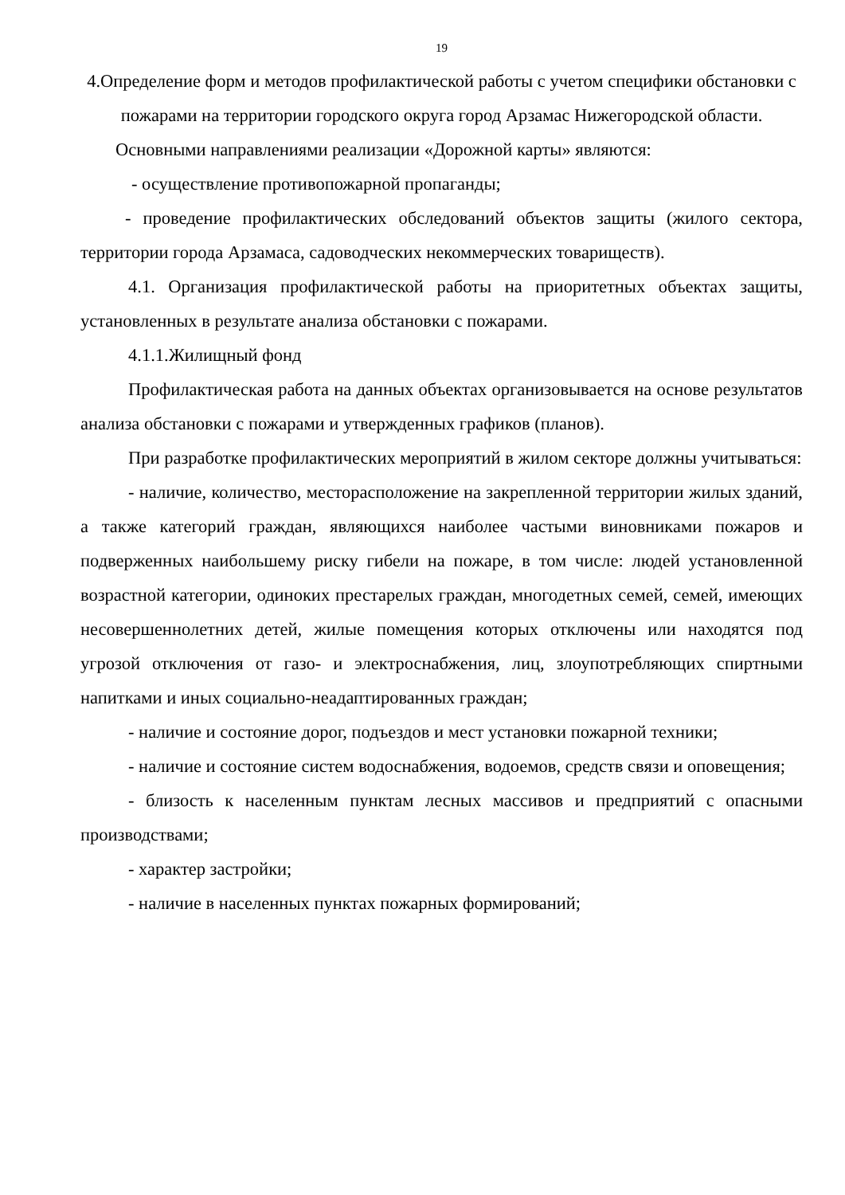19
4.Определение форм и методов профилактической работы с учетом специфики обстановки с пожарами на территории городского округа город Арзамас Нижегородской области.
Основными направлениями реализации «Дорожной карты» являются:
- осуществление противопожарной пропаганды;
- проведение профилактических обследований объектов защиты (жилого сектора, территории города Арзамаса, садоводческих некоммерческих товариществ).
4.1. Организация профилактической работы на приоритетных объектах защиты, установленных в результате анализа обстановки с пожарами.
4.1.1.Жилищный фонд
Профилактическая работа на данных объектах организовывается на основе результатов анализа обстановки с пожарами и утвержденных графиков (планов).
При разработке профилактических мероприятий в жилом секторе должны учитываться:
- наличие, количество, месторасположение на закрепленной территории жилых зданий, а также категорий граждан, являющихся наиболее частыми виновниками пожаров и подверженных наибольшему риску гибели на пожаре, в том числе: людей установленной возрастной категории, одиноких престарелых граждан, многодетных семей, семей, имеющих несовершеннолетних детей, жилые помещения которых отключены или находятся под угрозой отключения от газо- и электроснабжения, лиц, злоупотребляющих спиртными напитками и иных социально-неадаптированных граждан;
- наличие и состояние дорог, подъездов и мест установки пожарной техники;
- наличие и состояние систем водоснабжения, водоемов, средств связи и оповещения;
- близость к населенным пунктам лесных массивов и предприятий с опасными производствами;
- характер застройки;
- наличие в населенных пунктах пожарных формирований;